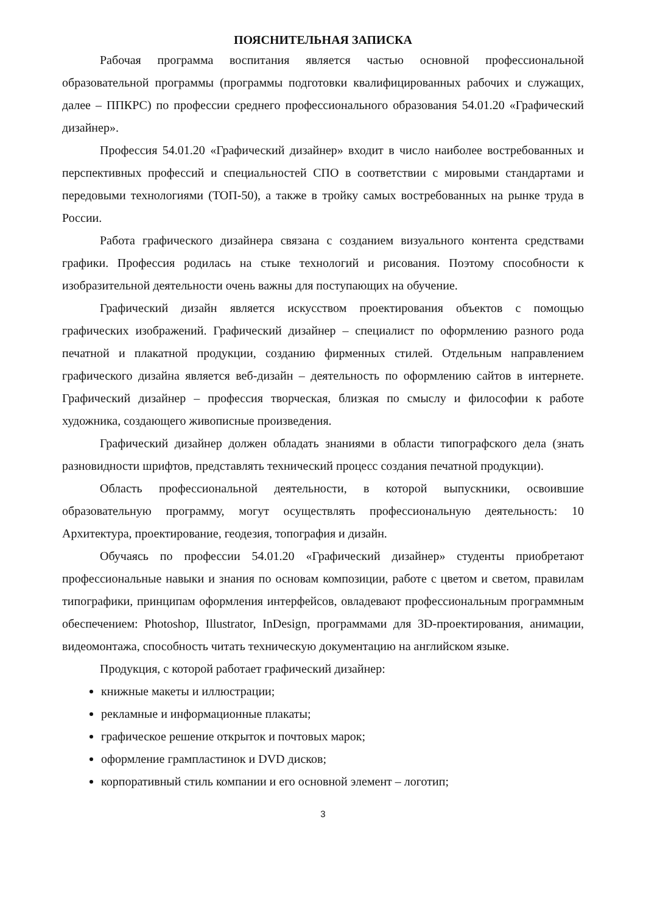ПОЯСНИТЕЛЬНАЯ ЗАПИСКА
Рабочая программа воспитания является частью основной профессиональной образовательной программы (программы подготовки квалифицированных рабочих и служащих, далее – ППКРС) по профессии среднего профессионального образования 54.01.20 «Графический дизайнер».
Профессия 54.01.20 «Графический дизайнер» входит в число наиболее востребованных и перспективных профессий и специальностей СПО в соответствии с мировыми стандартами и передовыми технологиями (ТОП-50), а также в тройку самых востребованных на рынке труда в России.
Работа графического дизайнера связана с созданием визуального контента средствами графики. Профессия родилась на стыке технологий и рисования. Поэтому способности к изобразительной деятельности очень важны для поступающих на обучение.
Графический дизайн является искусством проектирования объектов с помощью графических изображений. Графический дизайнер – специалист по оформлению разного рода печатной и плакатной продукции, созданию фирменных стилей. Отдельным направлением графического дизайна является веб-дизайн – деятельность по оформлению сайтов в интернете. Графический дизайнер – профессия творческая, близкая по смыслу и философии к работе художника, создающего живописные произведения.
Графический дизайнер должен обладать знаниями в области типографского дела (знать разновидности шрифтов, представлять технический процесс создания печатной продукции).
Область профессиональной деятельности, в которой выпускники, освоившие образовательную программу, могут осуществлять профессиональную деятельность: 10 Архитектура, проектирование, геодезия, топография и дизайн.
Обучаясь по профессии 54.01.20 «Графический дизайнер» студенты приобретают профессиональные навыки и знания по основам композиции, работе с цветом и светом, правилам типографики, принципам оформления интерфейсов, овладевают профессиональным программным обеспечением: Photoshop, Illustrator, InDesign, программами для 3D-проектирования, анимации, видеомонтажа, способность читать техническую документацию на английском языке.
Продукция, с которой работает графический дизайнер:
книжные макеты и иллюстрации;
рекламные и информационные плакаты;
графическое решение открыток и почтовых марок;
оформление грампластинок и DVD дисков;
корпоративный стиль компании и его основной элемент – логотип;
3